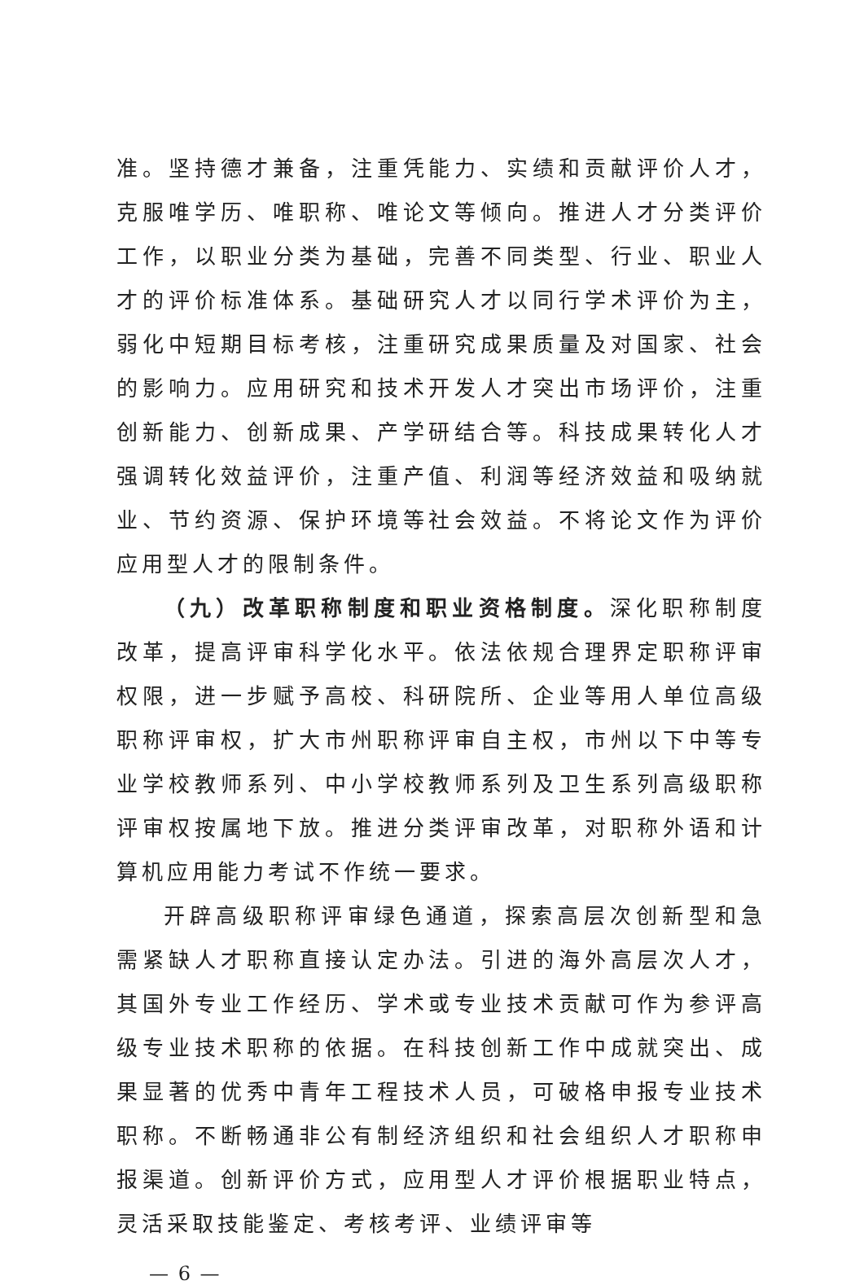准。坚持德才兼备，注重凭能力、实绩和贡献评价人才，克服唯学历、唯职称、唯论文等倾向。推进人才分类评价工作，以职业分类为基础，完善不同类型、行业、职业人才的评价标准体系。基础研究人才以同行学术评价为主，弱化中短期目标考核，注重研究成果质量及对国家、社会的影响力。应用研究和技术开发人才突出市场评价，注重创新能力、创新成果、产学研结合等。科技成果转化人才强调转化效益评价，注重产值、利润等经济效益和吸纳就业、节约资源、保护环境等社会效益。不将论文作为评价应用型人才的限制条件。
（九）改革职称制度和职业资格制度。深化职称制度改革，提高评审科学化水平。依法依规合理界定职称评审权限，进一步赋予高校、科研院所、企业等用人单位高级职称评审权，扩大市州职称评审自主权，市州以下中等专业学校教师系列、中小学校教师系列及卫生系列高级职称评审权按属地下放。推进分类评审改革，对职称外语和计算机应用能力考试不作统一要求。
开辟高级职称评审绿色通道，探索高层次创新型和急需紧缺人才职称直接认定办法。引进的海外高层次人才，其国外专业工作经历、学术或专业技术贡献可作为参评高级专业技术职称的依据。在科技创新工作中成就突出、成果显著的优秀中青年工程技术人员，可破格申报专业技术职称。不断畅通非公有制经济组织和社会组织人才职称申报渠道。创新评价方式，应用型人才评价根据职业特点，灵活采取技能鉴定、考核考评、业绩评审等
— 6 —